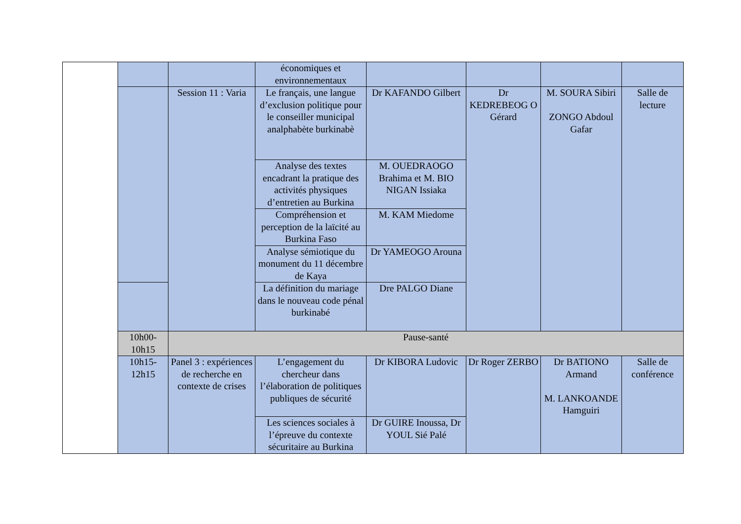| | | | économiques et environnementaux | | | | |
| | | Session 11 : Varia | Le français, une langue d’exclusion politique pour le conseiller municipal analphabète burkinabè | Dr KAFANDO Gilbert | Dr KEDREBEOG O Gérard | M. SOURA Sibiri ZONGO Abdoul Gafar | Salle de lecture |
| | | | Analyse des textes encadrant la pratique des activités physiques d’entretien au Burkina | M. OUEDRAOGO Brahima et M. BIO NIGAN Issiaka | | | |
| | | | Compréhension et perception de la laïcité au Burkina Faso | M. KAM Miedome | | | |
| | | | Analyse sémiotique du monument du 11 décembre de Kaya | Dr YAMEOGO Arouna | | | |
| | | | La définition du mariage dans le nouveau code pénal burkinabé | Dre PALGO Diane | | | |
| | 10h00-10h15 | Pause-santé | | | | | |
| | 10h15-12h15 | Panel 3 : expériences de recherche en contexte de crises | L’engagement du chercheur dans l’élaboration de politiques publiques de sécurité | Dr KIBORA Ludovic | Dr Roger ZERBO | Dr BATIONO Armand M. LANKOANDE Hamguiri | Salle de conférence |
| | | | Les sciences sociales à l’épreuve du contexte sécuritaire au Burkina | Dr GUIRE Inoussa, Dr YOUL Sié Palé | | | |